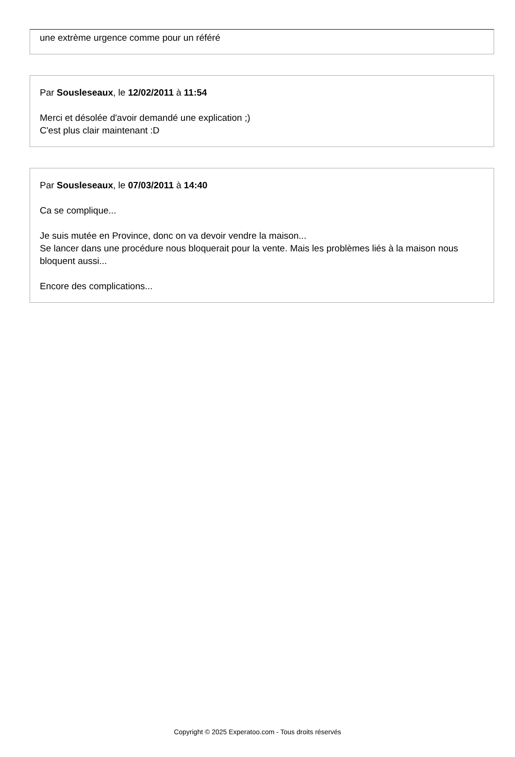une extrème urgence comme pour un référé
Par Sousleseaux, le 12/02/2011 à 11:54
Merci et désolée d'avoir demandé une explication ;)
C'est plus clair maintenant :D
Par Sousleseaux, le 07/03/2011 à 14:40
Ca se complique...
Je suis mutée en Province, donc on va devoir vendre la maison...
Se lancer dans une procédure nous bloquerait pour la vente. Mais les problèmes liés à la maison nous bloquent aussi...
Encore des complications...
Copyright © 2025 Experatoo.com - Tous droits réservés